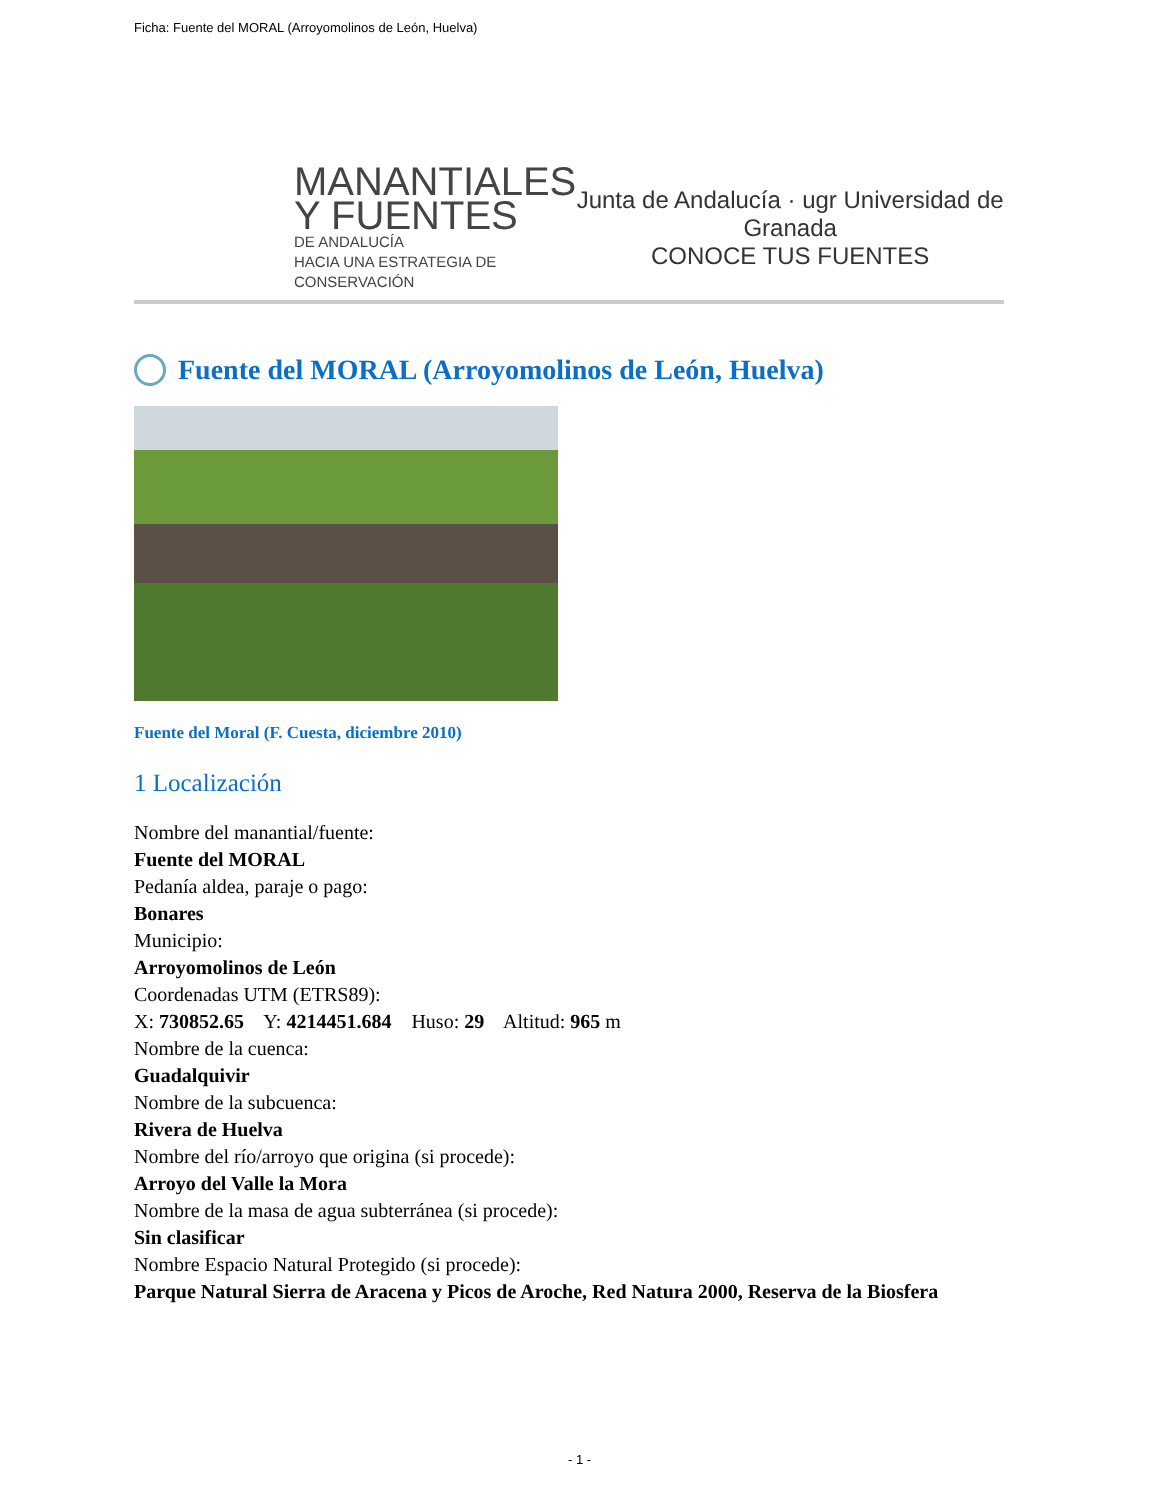Ficha: Fuente del MORAL (Arroyomolinos de León, Huelva)
MANANTIALES
Y FUENTES
DE ANDALUCÍA
HACIA UNA ESTRATEGIA DE CONSERVACIÓN
Junta de Andalucía · ugr Universidad de Granada
CONOCE TUS FUENTES
Fuente del MORAL (Arroyomolinos de León, Huelva)
Fuente del Moral (F. Cuesta, diciembre 2010)
1 Localización
Nombre del manantial/fuente:
Fuente del MORAL
Pedanía aldea, paraje o pago:
Bonares
Municipio:
Arroyomolinos de León
Coordenadas UTM (ETRS89):
X: 730852.65 Y: 4214451.684 Huso: 29 Altitud: 965 m
Nombre de la cuenca:
Guadalquivir
Nombre de la subcuenca:
Rivera de Huelva
Nombre del río/arroyo que origina (si procede):
Arroyo del Valle la Mora
Nombre de la masa de agua subterránea (si procede):
Sin clasificar
Nombre Espacio Natural Protegido (si procede):
Parque Natural Sierra de Aracena y Picos de Aroche, Red Natura 2000, Reserva de la Biosfera
- 1 -